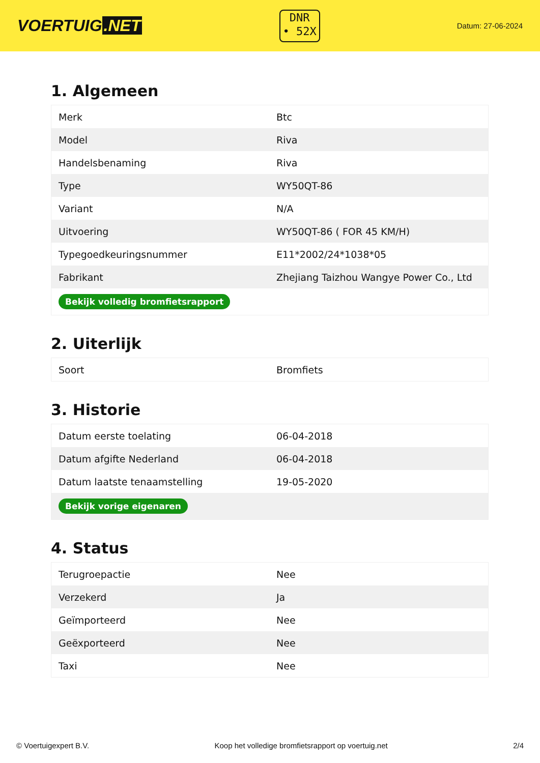VOERTUIG.NET
DNR
• 52X
Datum: 27-06-2024
1. Algemeen
| Merk | Btc |
| Model | Riva |
| Handelsbenaming | Riva |
| Type | WY50QT-86 |
| Variant | N/A |
| Uitvoering | WY50QT-86 ( FOR 45 KM/H) |
| Typegoedkeuringsnummer | E11*2002/24*1038*05 |
| Fabrikant | Zhejiang Taizhou Wangye Power Co., Ltd |
| Bekijk volledig bromfietsrapport | |
2. Uiterlijk
| Soort | Bromfiets |
3. Historie
| Datum eerste toelating | 06-04-2018 |
| Datum afgifte Nederland | 06-04-2018 |
| Datum laatste tenaamstelling | 19-05-2020 |
| Bekijk vorige eigenaren | |
4. Status
| Terugroepactie | Nee |
| Verzekerd | Ja |
| Geïmporteerd | Nee |
| Geëxporteerd | Nee |
| Taxi | Nee |
© Voertuigexpert B.V. Koop het volledige bromfietsrapport op voertuig.net 2/4